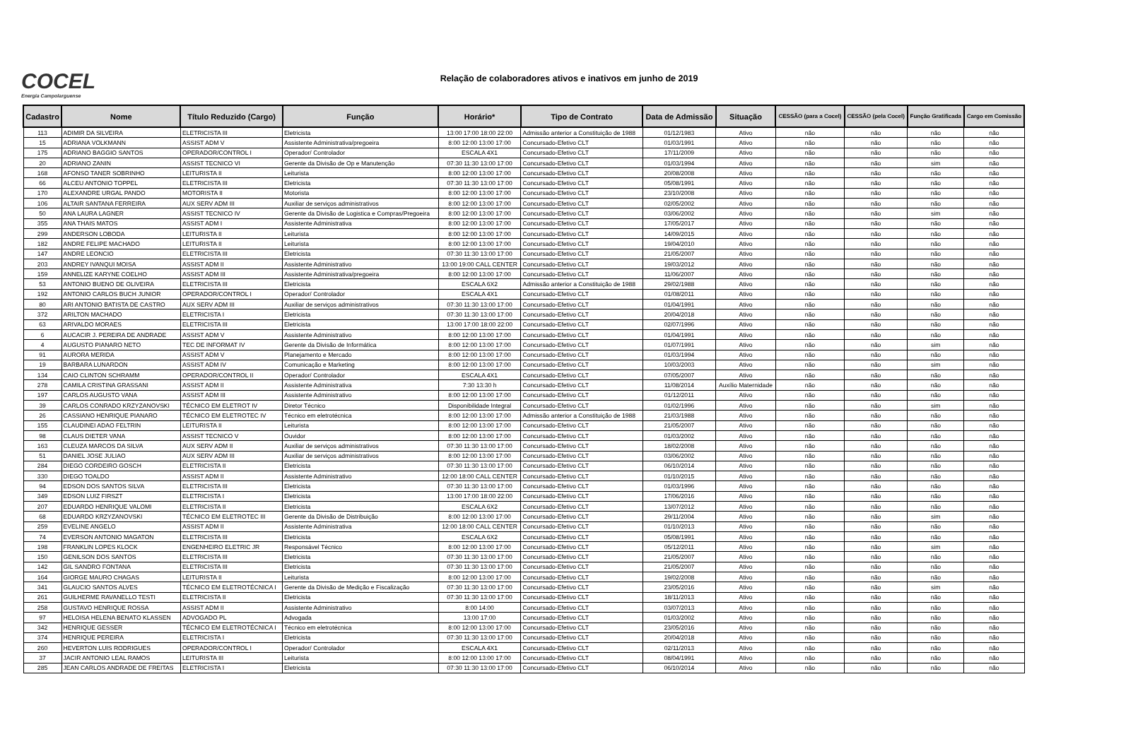COCEL
Energia Campolarguense
Relação de colaboradores ativos e inativos em junho de 2019
| Cadastro | Nome | Título Reduzido (Cargo) | Função | Horário* | Tipo de Contrato | Data de Admissão | Situação | CESSÃO (para a Cocel) | CESSÃO (pela Cocel) | Função Gratificada | Cargo em Comissão |
| --- | --- | --- | --- | --- | --- | --- | --- | --- | --- | --- | --- |
| 113 | ADIMIR DA SILVEIRA | ELETRICISTA III | Eletricista | 13:00 17:00 18:00 22:00 | Admissão anterior a Constituição de 1988 | 01/12/1983 | Ativo | não | não | não | não |
| 15 | ADRIANA VOLKMANN | ASSIST ADM V | Assistente Administrativa/pregoeira | 8:00 12:00 13:00 17:00 | Concursado-Efetivo CLT | 01/03/1991 | Ativo | não | não | não | não |
| 175 | ADRIANO BAGGIO SANTOS | OPERADOR/CONTROL I | Operador/ Controlador | ESCALA 4X1 | Concursado-Efetivo CLT | 17/11/2009 | Ativo | não | não | não | não |
| 20 | ADRIANO ZANIN | ASSIST TECNICO VI | Gerente da Divisão de Op e Manutenção | 07:30 11:30 13:00 17:00 | Concursado-Efetivo CLT | 01/03/1994 | Ativo | não | não | sim | não |
| 168 | AFONSO TANER SOBRINHO | LEITURISTA II | Leiturista | 8:00 12:00 13:00 17:00 | Concursado-Efetivo CLT | 20/08/2008 | Ativo | não | não | não | não |
| 66 | ALCEU ANTONIO TOPPEL | ELETRICISTA III | Eletricista | 07:30 11:30 13:00 17:00 | Concursado-Efetivo CLT | 05/08/1991 | Ativo | não | não | não | não |
| 170 | ALEXANDRE URGAL PANDO | MOTORISTA II | Motorista | 8:00 12:00 13:00 17:00 | Concursado-Efetivo CLT | 23/10/2008 | Ativo | não | não | não | não |
| 106 | ALTAIR SANTANA FERREIRA | AUX SERV ADM III | Auxiliar de serviços administrativos | 8:00 12:00 13:00 17:00 | Concursado-Efetivo CLT | 02/05/2002 | Ativo | não | não | não | não |
| 50 | ANA LAURA LAGNER | ASSIST TECNICO IV | Gerente da Divisão de Logistica e Compras/Pregoeira | 8:00 12:00 13:00 17:00 | Concursado-Efetivo CLT | 03/06/2002 | Ativo | não | não | sim | não |
| 355 | ANA THAIS MATOS | ASSIST ADM I | Assistente Administrativa | 8:00 12:00 13:00 17:00 | Concursado-Efetivo CLT | 17/05/2017 | Ativo | não | não | não | não |
| 299 | ANDERSON LOBODA | LEITURISTA II | Leiturista | 8:00 12:00 13:00 17:00 | Concursado-Efetivo CLT | 14/09/2015 | Ativo | não | não | não | não |
| 182 | ANDRE FELIPE MACHADO | LEITURISTA II | Leiturista | 8:00 12:00 13:00 17:00 | Concursado-Efetivo CLT | 19/04/2010 | Ativo | não | não | não | não |
| 147 | ANDRE LEONCIO | ELETRICISTA III | Eletricista | 07:30 11:30 13:00 17:00 | Concursado-Efetivo CLT | 21/05/2007 | Ativo | não | não | não | não |
| 203 | ANDREY IVANQUI MOISA | ASSIST ADM II | Assistente Administrativo | 13:00 19:00 CALL CENTER | Concursado-Efetivo CLT | 19/03/2012 | Ativo | não | não | não | não |
| 159 | ANNELIZE KARYNE COELHO | ASSIST ADM III | Assistente Administrativa/pregoeira | 8:00 12:00 13:00 17:00 | Concursado-Efetivo CLT | 11/06/2007 | Ativo | não | não | não | não |
| 53 | ANTONIO BUENO DE OLIVEIRA | ELETRICISTA III | Eletricista | ESCALA 6X2 | Admissão anterior a Constituição de 1988 | 29/02/1988 | Ativo | não | não | não | não |
| 192 | ANTONIO CARLOS BUCH JUNIOR | OPERADOR/CONTROL I | Operador/ Controlador | ESCALA 4X1 | Concursado-Efetivo CLT | 01/08/2011 | Ativo | não | não | não | não |
| 80 | ARI ANTONIO BATISTA DE CASTRO | AUX SERV ADM III | Auxiliar de serviços administrativos | 07:30 11:30 13:00 17:00 | Concursado-Efetivo CLT | 01/04/1991 | Ativo | não | não | não | não |
| 372 | ARILTON MACHADO | ELETRICISTA I | Eletricista | 07:30 11:30 13:00 17:00 | Concursado-Efetivo CLT | 20/04/2018 | Ativo | não | não | não | não |
| 63 | ARIVALDO MORAES | ELETRICISTA III | Eletricista | 13:00 17:00 18:00 22:00 | Concursado-Efetivo CLT | 02/07/1996 | Ativo | não | não | não | não |
| 6 | AUCACIR J. PEREIRA DE ANDRADE | ASSIST ADM V | Assistente Administrativo | 8:00 12:00 13:00 17:00 | Concursado-Efetivo CLT | 01/04/1991 | Ativo | não | não | não | não |
| 4 | AUGUSTO PIANARO NETO | TEC DE INFORMAT IV | Gerente da Divisão de Informática | 8:00 12:00 13:00 17:00 | Concursado-Efetivo CLT | 01/07/1991 | Ativo | não | não | sim | não |
| 91 | AURORA MERIDA | ASSIST ADM V | Planejamento e Mercado | 8:00 12:00 13:00 17:00 | Concursado-Efetivo CLT | 01/03/1994 | Ativo | não | não | não | não |
| 19 | BARBARA LUNARDON | ASSIST ADM IV | Comunicação e Marketing | 8:00 12:00 13:00 17:00 | Concursado-Efetivo CLT | 10/03/2003 | Ativo | não | não | sim | não |
| 134 | CAIO CLINTON SCHRAMM | OPERADOR/CONTROL II | Operador/ Controlador | ESCALA 4X1 | Concursado-Efetivo CLT | 07/05/2007 | Ativo | não | não | não | não |
| 278 | CAMILA CRISTINA GRASSANI | ASSIST ADM II | Assistente Administrativa | 7:30 13:30 h | Concursado-Efetivo CLT | 11/08/2014 | Auxílio Maternidade | não | não | não | não |
| 197 | CARLOS AUGUSTO VANA | ASSIST ADM III | Assistente Administrativo | 8:00 12:00 13:00 17:00 | Concursado-Efetivo CLT | 01/12/2011 | Ativo | não | não | não | não |
| 39 | CARLOS CONRADO KRZYZANOVSKI | TÉCNICO EM ELETROT IV | Diretor Técnico | Disponibilidade Integral | Concursado-Efetivo CLT | 01/02/1996 | Ativo | não | não | sim | não |
| 26 | CASSIANO HENRIQUE PIANARO | TÉCNICO EM ELETROTEC IV | Técnico em eletrotécnica | 8:00 12:00 13:00 17:00 | Admissão anterior a Constituição de 1988 | 21/03/1988 | Ativo | não | não | não | não |
| 155 | CLAUDINEI ADAO FELTRIN | LEITURISTA II | Leiturista | 8:00 12:00 13:00 17:00 | Concursado-Efetivo CLT | 21/05/2007 | Ativo | não | não | não | não |
| 98 | CLAUS DIETER VANA | ASSIST TECNICO V | Ouvidor | 8:00 12:00 13:00 17:00 | Concursado-Efetivo CLT | 01/03/2002 | Ativo | não | não | não | não |
| 163 | CLEUZA MARCOS DA SILVA | AUX SERV ADM II | Auxiliar de serviços administrativos | 07:30 11:30 13:00 17:00 | Concursado-Efetivo CLT | 18/02/2008 | Ativo | não | não | não | não |
| 51 | DANIEL JOSE JULIAO | AUX SERV ADM III | Auxiliar de serviços administrativos | 8:00 12:00 13:00 17:00 | Concursado-Efetivo CLT | 03/06/2002 | Ativo | não | não | não | não |
| 284 | DIEGO CORDEIRO GOSCH | ELETRICISTA II | Eletricista | 07:30 11:30 13:00 17:00 | Concursado-Efetivo CLT | 06/10/2014 | Ativo | não | não | não | não |
| 330 | DIEGO TOALDO | ASSIST ADM II | Assistente Administrativo | 12:00 18:00 CALL CENTER | Concursado-Efetivo CLT | 01/10/2015 | Ativo | não | não | não | não |
| 94 | EDSON DOS SANTOS SILVA | ELETRICISTA III | Eletricista | 07:30 11:30 13:00 17:00 | Concursado-Efetivo CLT | 01/03/1996 | Ativo | não | não | não | não |
| 349 | EDSON LUIZ FIRSZT | ELETRICISTA I | Eletricista | 13:00 17:00 18:00 22:00 | Concursado-Efetivo CLT | 17/06/2016 | Ativo | não | não | não | não |
| 207 | EDUARDO HENRIQUE VALOMI | ELETRICISTA II | Eletricista | ESCALA 6X2 | Concursado-Efetivo CLT | 13/07/2012 | Ativo | não | não | não | não |
| 68 | EDUARDO KRZYZANOVSKI | TÉCNICO EM ELETROTEC III | Gerente da Divisão de Distribuição | 8:00 12:00 13:00 17:00 | Concursado-Efetivo CLT | 29/11/2004 | Ativo | não | não | sim | não |
| 259 | EVELINE ANGELO | ASSIST ADM II | Assistente Administrativa | 12:00 18:00 CALL CENTER | Concursado-Efetivo CLT | 01/10/2013 | Ativo | não | não | não | não |
| 74 | EVERSON ANTONIO MAGATON | ELETRICISTA III | Eletricista | ESCALA 6X2 | Concursado-Efetivo CLT | 05/08/1991 | Ativo | não | não | não | não |
| 198 | FRANKLIN LOPES KLOCK | ENGENHEIRO ELETRIC JR | Responsável Técnico | 8:00 12:00 13:00 17:00 | Concursado-Efetivo CLT | 05/12/2011 | Ativo | não | não | sim | não |
| 150 | GENILSON DOS SANTOS | ELETRICISTA III | Eletricista | 07:30 11:30 13:00 17:00 | Concursado-Efetivo CLT | 21/05/2007 | Ativo | não | não | não | não |
| 142 | GIL SANDRO FONTANA | ELETRICISTA III | Eletricista | 07:30 11:30 13:00 17:00 | Concursado-Efetivo CLT | 21/05/2007 | Ativo | não | não | não | não |
| 164 | GIORGE MAURO CHAGAS | LEITURISTA II | Leiturista | 8:00 12:00 13:00 17:00 | Concursado-Efetivo CLT | 19/02/2008 | Ativo | não | não | não | não |
| 341 | GLAUCIO SANTOS ALVES | TÉCNICO EM ELETROTÉCNICA I | Gerente da Divisão de Medição e Fiscalização | 07:30 11:30 13:00 17:00 | Concursado-Efetivo CLT | 23/05/2016 | Ativo | não | não | sim | não |
| 261 | GUILHERME RAVANELLO TESTI | ELETRICISTA II | Eletricista | 07:30 11:30 13:00 17:00 | Concursado-Efetivo CLT | 18/11/2013 | Ativo | não | não | não | não |
| 258 | GUSTAVO HENRIQUE ROSSA | ASSIST ADM II | Assistente Administrativo | 8:00 14:00 | Concursado-Efetivo CLT | 03/07/2013 | Ativo | não | não | não | não |
| 97 | HELOISA HELENA BENATO KLASSEN | ADVOGADO PL | Advogada | 13:00 17:00 | Concursado-Efetivo CLT | 01/03/2002 | Ativo | não | não | não | não |
| 342 | HENRIQUE GESSER | TÉCNICO EM ELETROTÉCNICA I | Técnico em eletrotécnica | 8:00 12:00 13:00 17:00 | Concursado-Efetivo CLT | 23/05/2016 | Ativo | não | não | não | não |
| 374 | HENRIQUE PEREIRA | ELETRICISTA I | Eletricista | 07:30 11:30 13:00 17:00 | Concursado-Efetivo CLT | 20/04/2018 | Ativo | não | não | não | não |
| 260 | HEVERTON LUIS RODRIGUES | OPERADOR/CONTROL I | Operador/ Controlador | ESCALA 4X1 | Concursado-Efetivo CLT | 02/11/2013 | Ativo | não | não | não | não |
| 37 | JACIR ANTONIO LEAL RAMOS | LEITURISTA III | Leiturista | 8:00 12:00 13:00 17:00 | Concursado-Efetivo CLT | 08/04/1991 | Ativo | não | não | não | não |
| 285 | JEAN CARLOS ANDRADE DE FREITAS | ELETRICISTA I | Eletricista | 07:30 11:30 13:00 17:00 | Concursado-Efetivo CLT | 06/10/2014 | Ativo | não | não | não | não |